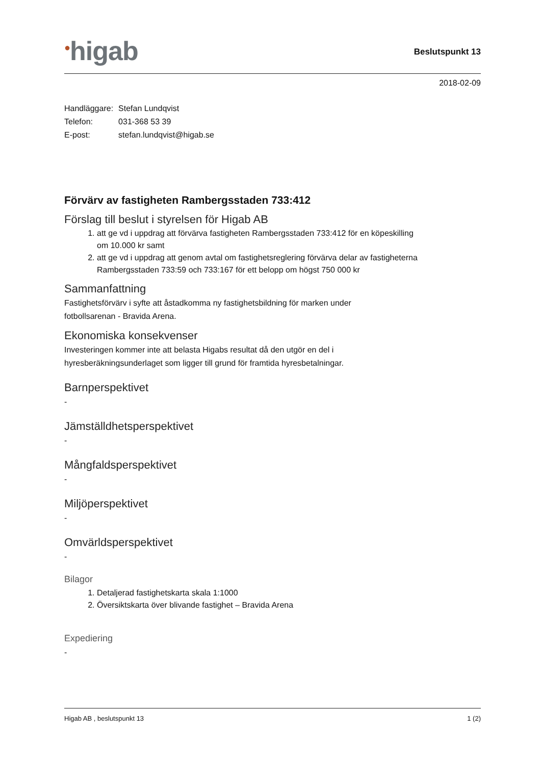<sup>●</sup>higab
Beslutspunkt 13
2018-02-09
| Handläggare: | Stefan Lundqvist |
| Telefon: | 031-368 53 39 |
| E-post: | stefan.lundqvist@higab.se |
Förvärv av fastigheten Rambergsstaden 733:412
Förslag till beslut i styrelsen för Higab AB
1. att ge vd i uppdrag att förvärva fastigheten Rambergsstaden 733:412 för en köpeskilling om 10.000 kr samt
2. att ge vd i uppdrag att genom avtal om fastighetsreglering förvärva delar av fastigheterna Rambergsstaden 733:59 och 733:167 för ett belopp om högst 750 000 kr
Sammanfattning
Fastighetsförvärv i syfte att åstadkomma ny fastighetsbildning för marken under
fotbollsarenan - Bravida Arena.
Ekonomiska konsekvenser
Investeringen kommer inte att belasta Higabs resultat då den utgör en del i
hyresberäkningsunderlaget som ligger till grund för framtida hyresbetalningar.
Barnperspektivet
-
Jämställdhetsperspektivet
-
Mångfaldsperspektivet
-
Miljöperspektivet
-
Omvärldsperspektivet
-
Bilagor
1. Detaljerad fastighetskarta skala 1:1000
2. Översiktskarta över blivande fastighet – Bravida Arena
Expediering
-
Higab AB , beslutspunkt 13 1 (2)